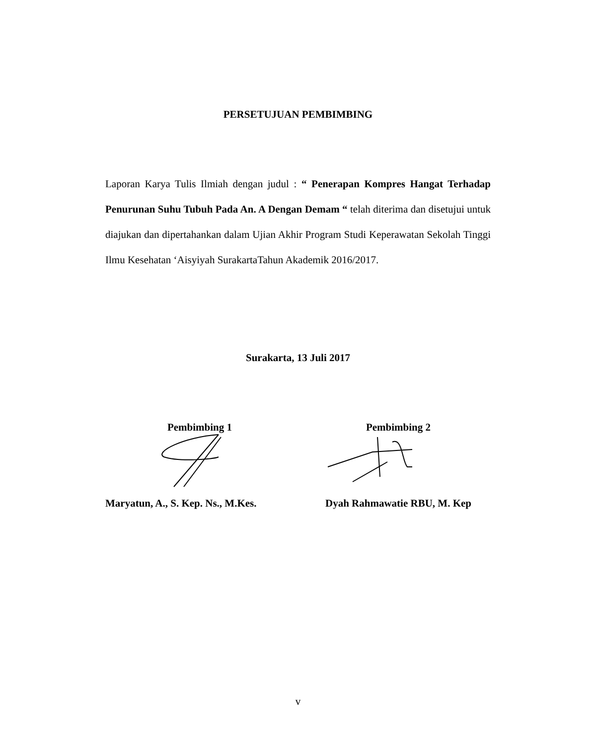PERSETUJUAN PEMBIMBING
Laporan Karya Tulis Ilmiah dengan judul : “ Penerapan Kompres Hangat Terhadap Penurunan Suhu Tubuh Pada An. A Dengan Demam “ telah diterima dan disetujui untuk diajukan dan dipertahankan dalam Ujian Akhir Program Studi Keperawatan Sekolah Tinggi Ilmu Kesehatan ‘Aisyiyah SurakartaTahun Akademik 2016/2017.
Surakarta, 13 Juli 2017
Pembimbing 1
Maryatun, A., S. Kep. Ns., M.Kes.
Pembimbing 2
Dyah Rahmawatie RBU, M. Kep
v